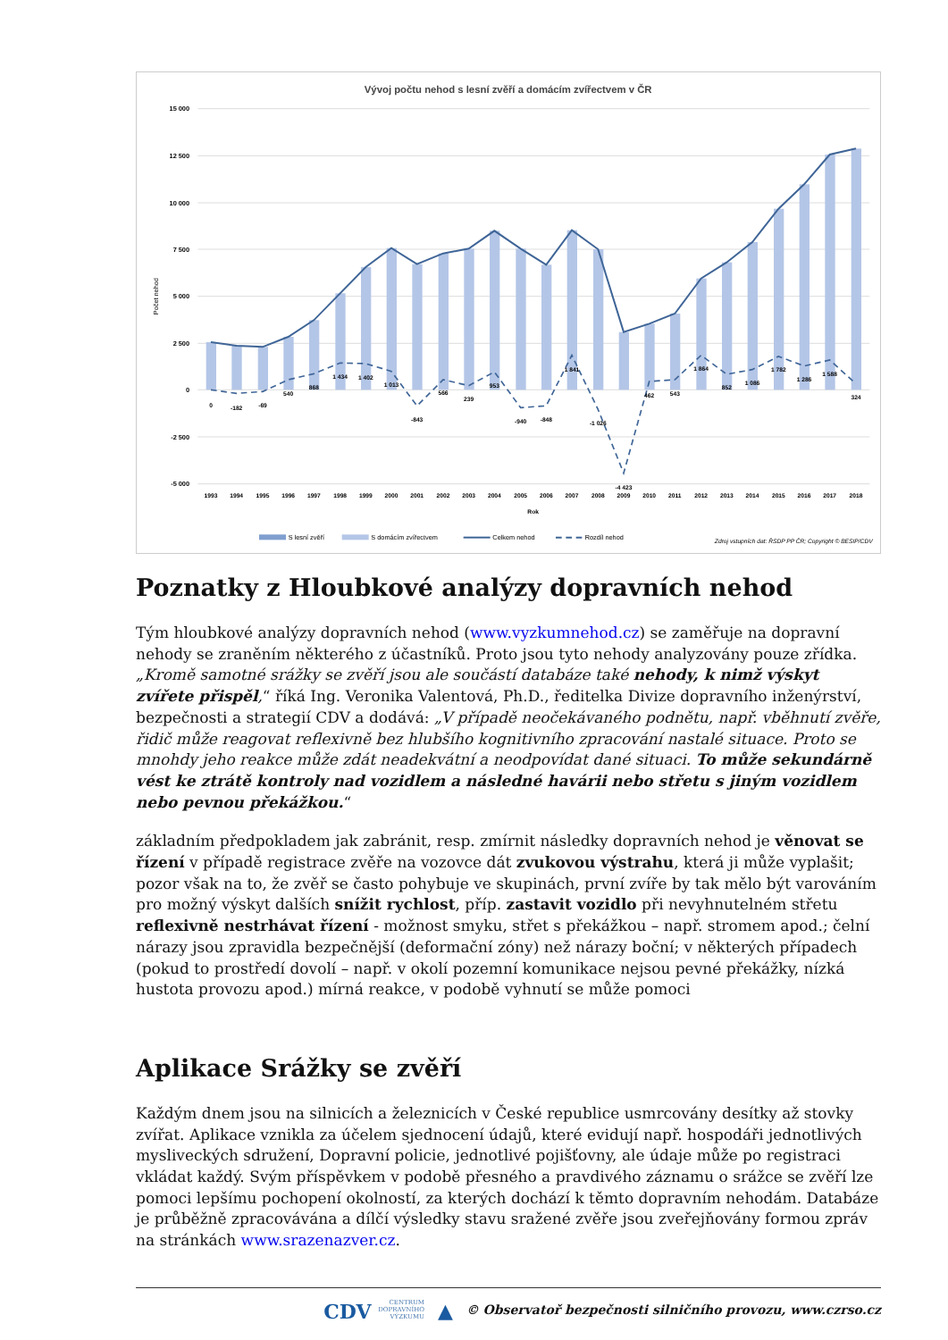Vývoj počtu nehod s lesní zvěří a domácím zvířectvem v ČR
15 000
12 500
10 000
7 500
5 000
2 500
0
-2 500
-5 000
Počet nehod
0
-182
-69
540
868
1 434
1 402
1 013
-843
566
239
953
-940
-848
1 841
-1 026
-4 423
462
543
1 864
852
1 086
1 782
1 286
1 588
324
1993
1994
1995
1996
1997
1998
1999
2000
2001
2002
2003
2004
2005
2006
2007
2008
2009
2010
2011
2012
2013
2014
2015
2016
2017
2018
Rok
S lesní zvěří
S domácím zvířectvem
Celkem nehod
Rozdíl nehod
Zdroj vstupních dat: ŘSDP PP ČR; Copyright © BESIP/CDV
Poznatky z Hloubkové analýzy dopravních nehod
Tým hloubkové analýzy dopravních nehod (www.vyzkumnehod.cz) se zaměřuje na dopravní nehody se zraněním některého z účastníků. Proto jsou tyto nehody analyzovány pouze zřídka. „Kromě samotné srážky se zvěří jsou ale součástí databáze také nehody, k nimž výskyt zvířete přispěl,“ říká Ing. Veronika Valentová, Ph.D., ředitelka Divize dopravního inženýrství, bezpečnosti a strategií CDV a dodává: „V případě neočekávaného podnětu, např. vběhnutí zvěře, řidič může reagovat reflexivně bez hlubšího kognitivního zpracování nastalé situace. Proto se mnohdy jeho reakce může zdát neadekvátní a neodpovídat dané situaci. To může sekundárně vést ke ztrátě kontroly nad vozidlem a následné havárii nebo střetu s jiným vozidlem nebo pevnou překážkou.“
základním předpokladem jak zabránit, resp. zmírnit následky dopravních nehod je věnovat se řízení v případě registrace zvěře na vozovce dát zvukovou výstrahu, která ji může vyplašit; pozor však na to, že zvěř se často pohybuje ve skupinách, první zvíře by tak mělo být varováním pro možný výskyt dalších snížit rychlost, příp. zastavit vozidlo při nevyhnutelném střetu reflexivně nestrhávat řízení - možnost smyku, střet s překážkou – např. stromem apod.; čelní nárazy jsou zpravidla bezpečnější (deformační zóny) než nárazy boční; v některých případech (pokud to prostředí dovolí – např. v okolí pozemní komunikace nejsou pevné překážky, nízká hustota provozu apod.) mírná reakce, v podobě vyhnutí se může pomoci
Aplikace Srážky se zvěří
Každým dnem jsou na silnicích a železnicích v České republice usmrcovány desítky až stovky zvířat. Aplikace vznikla za účelem sjednocení údajů, které evidují např. hospodáři jednotlivých mysliveckých sdružení, Dopravní policie, jednotlivé pojišťovny, ale údaje může po registraci vkládat každý. Svým příspěvkem v podobě přesného a pravdivého záznamu o srážce se zvěří lze pomoci lepšímu pochopení okolností, za kterých dochází k těmto dopravním nehodám. Databáze je průběžně zpracovávána a dílčí výsledky stavu sražené zvěře jsou zveřejňovány formou zpráv na stránkách www.srazenazver.cz.
CDV CENTRUM
DOPRAVNÍHO
VÝZKUMU ▲ © Observatoř bezpečnosti silničního provozu, www.czrso.cz